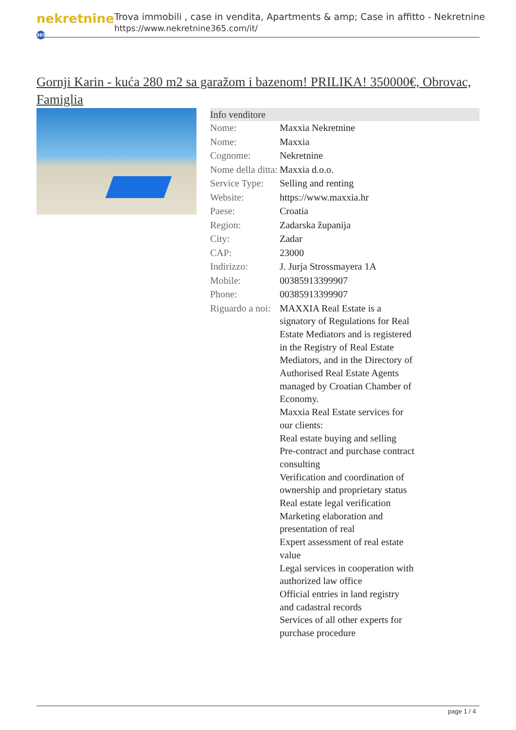nekretnine 365
Trova immobili , case in vendita, Apartments & amp; Case in affitto - Nekretnine
https://www.nekretnine365.com/it/
Gornji Karin - kuća 280 m2 sa garažom i bazenom! PRILIKA! 350000€, Obrovac, Famiglia
| Info venditore | | |
| --- | --- | --- |
| Nome: | Maxxia Nekretnine | |
| Nome: | Maxxia | |
| Cognome: | Nekretnine | |
| Nome della ditta: | Maxxia d.o.o. | |
| Service Type: | Selling and renting | |
| Website: | https://www.maxxia.hr | |
| Paese: | Croatia | |
| Region: | Zadarska županija | |
| City: | Zadar | |
| CAP: | 23000 | |
| Indirizzo: | J. Jurja Strossmayera 1A | |
| Mobile: | 00385913399907 | |
| Phone: | 00385913399907 | |
| Riguardo a noi: | MAXXIA Real Estate is a signatory of Regulations for Real Estate Mediators and is registered in the Registry of Real Estate Mediators, and in the Directory of Authorised Real Estate Agents managed by Croatian Chamber of Economy. Maxxia Real Estate services for our clients: Real estate buying and selling Pre-contract and purchase contract consulting Verification and coordination of ownership and proprietary status Real estate legal verification Marketing elaboration and presentation of real Expert assessment of real estate value Legal services in cooperation with authorized law office Official entries in land registry and cadastral records Services of all other experts for purchase procedure | |
page 1 / 4